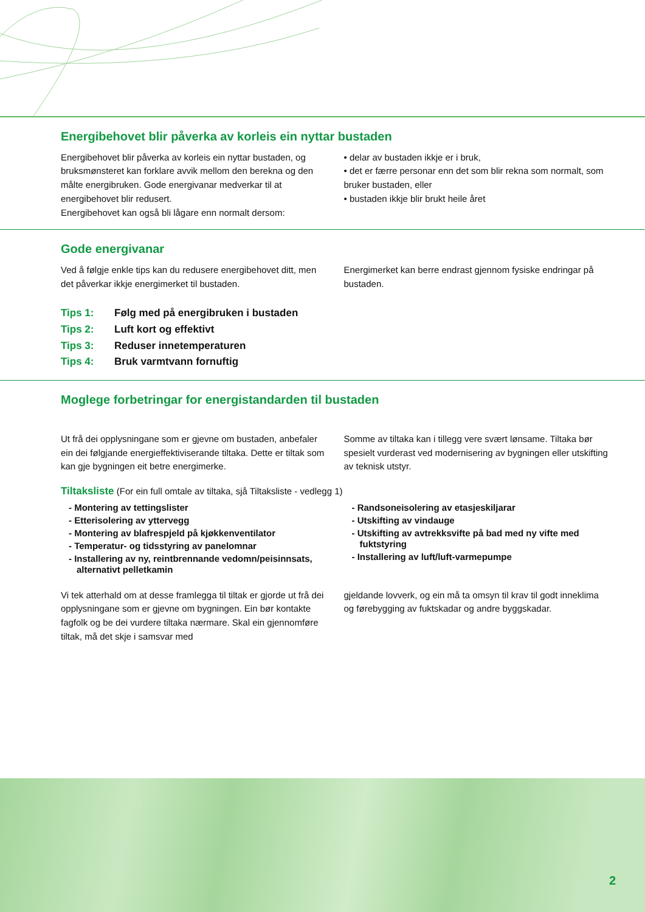Energibehovet blir påverka av korleis ein nyttar bustaden
Energibehovet blir påverka av korleis ein nyttar bustaden, og bruksmønsteret kan forklare avvik mellom den berekna og den målte energibruken. Gode energivanar medverkar til at energibehovet blir redusert.
Energibehovet kan også bli lågare enn normalt dersom:
• delar av bustaden ikkje er i bruk,
• det er færre personar enn det som blir rekna som normalt, som bruker bustaden, eller
• bustaden ikkje blir brukt heile året
Gode energivanar
Ved å følgje enkle tips kan du redusere energibehovet ditt, men det påverkar ikkje energimerket til bustaden.
Energimerket kan berre endrast gjennom fysiske endringar på bustaden.
| Tips 1: | Følg med på energibruken i bustaden |
| Tips 2: | Luft kort og effektivt |
| Tips 3: | Reduser innetemperaturen |
| Tips 4: | Bruk varmtvann fornuftig |
Moglege forbetringar for energistandarden til bustaden
Ut frå dei opplysningane som er gjevne om bustaden, anbefaler ein dei følgjande energieffektiviserande tiltaka. Dette er tiltak som kan gje bygningen eit betre energimerke.
Somme av tiltaka kan i tillegg vere svært lønsame. Tiltaka bør spesielt vurderast ved modernisering av bygningen eller utskifting av teknisk utstyr.
Tiltaksliste (For ein full omtale av tiltaka, sjå Tiltaksliste - vedlegg 1)
- Montering av tettingslister
- Etterisolering av yttervegg
- Montering av blafrespjeld på kjøkkenventilator
- Temperatur- og tidsstyring av panelomnar
- Installering av ny, reintbrennande vedomn/peisinnsats, alternativt pelletkamin
- Randsoneisolering av etasjeskiljarar
- Utskifting av vindauge
- Utskifting av avtrekksvifte på bad med ny vifte med fuktstyring
- Installering av luft/luft-varmepumpe
Vi tek atterhald om at desse framlegga til tiltak er gjorde ut frå dei opplysningane som er gjevne om bygningen. Ein bør kontakte fagfolk og be dei vurdere tiltaka nærmare. Skal ein gjennomføre tiltak, må det skje i samsvar med
gjeldande lovverk, og ein må ta omsyn til krav til godt inneklima og førebygging av fuktskadar og andre byggskadar.
2